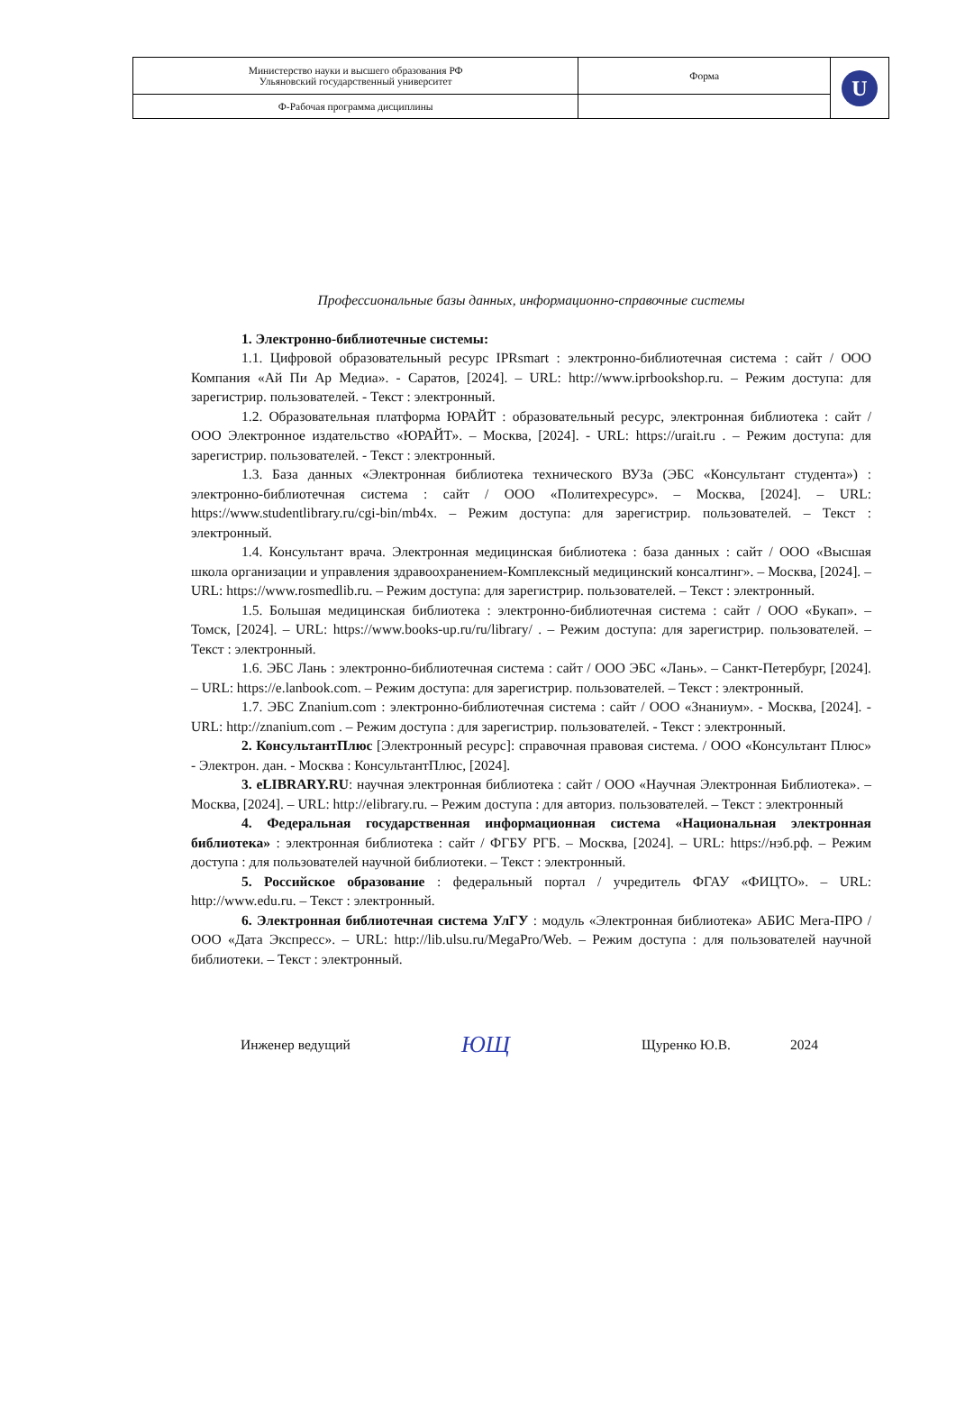| Министерство науки и высшего образования РФ Ульяновский государственный университет | Форма | U |
| Ф-Рабочая программа дисциплины | | |
Профессиональные базы данных, информационно-справочные системы
1. Электронно-библиотечные системы:
1.1. Цифровой образовательный ресурс IPRsmart : электронно-библиотечная система : сайт / ООО Компания «Ай Пи Ар Медиа». - Саратов, [2024]. – URL: http://www.iprbookshop.ru. – Режим доступа: для зарегистрир. пользователей. - Текст : электронный.
1.2. Образовательная платформа ЮРАЙТ : образовательный ресурс, электронная библиотека : сайт / ООО Электронное издательство «ЮРАЙТ». – Москва, [2024]. - URL: https://urait.ru . – Режим доступа: для зарегистрир. пользователей. - Текст : электронный.
1.3. База данных «Электронная библиотека технического ВУЗа (ЭБС «Консультант студента») : электронно-библиотечная система : сайт / ООО «Политехресурс». – Москва, [2024]. – URL: https://www.studentlibrary.ru/cgi-bin/mb4x. – Режим доступа: для зарегистрир. пользователей. – Текст : электронный.
1.4. Консультант врача. Электронная медицинская библиотека : база данных : сайт / ООО «Высшая школа организации и управления здравоохранением-Комплексный медицинский консалтинг». – Москва, [2024]. – URL: https://www.rosmedlib.ru. – Режим доступа: для зарегистрир. пользователей. – Текст : электронный.
1.5. Большая медицинская библиотека : электронно-библиотечная система : сайт / ООО «Букап». – Томск, [2024]. – URL: https://www.books-up.ru/ru/library/ . – Режим доступа: для зарегистрир. пользователей. – Текст : электронный.
1.6. ЭБС Лань : электронно-библиотечная система : сайт / ООО ЭБС «Лань». – Санкт-Петербург, [2024]. – URL: https://e.lanbook.com. – Режим доступа: для зарегистрир. пользователей. – Текст : электронный.
1.7. ЭБС Znanium.com : электронно-библиотечная система : сайт / ООО «Знаниум». - Москва, [2024]. - URL: http://znanium.com . – Режим доступа : для зарегистрир. пользователей. - Текст : электронный.
2. КонсультантПлюс [Электронный ресурс]: справочная правовая система. / ООО «Консультант Плюс» - Электрон. дан. - Москва : КонсультантПлюс, [2024].
3. eLIBRARY.RU: научная электронная библиотека : сайт / ООО «Научная Электронная Библиотека». – Москва, [2024]. – URL: http://elibrary.ru. – Режим доступа : для авториз. пользователей. – Текст : электронный
4. Федеральная государственная информационная система «Национальная электронная библиотека» : электронная библиотека : сайт / ФГБУ РГБ. – Москва, [2024]. – URL: https://нэб.рф. – Режим доступа : для пользователей научной библиотеки. – Текст : электронный.
5. Российское образование : федеральный портал / учредитель ФГАУ «ФИЦТО». – URL: http://www.edu.ru. – Текст : электронный.
6. Электронная библиотечная система УлГУ : модуль «Электронная библиотека» АБИС Мега-ПРО / ООО «Дата Экспресс». – URL: http://lib.ulsu.ru/MegaPro/Web. – Режим доступа : для пользователей научной библиотеки. – Текст : электронный.
Инженер ведущий ЮЩ Щуренко Ю.В. 2024